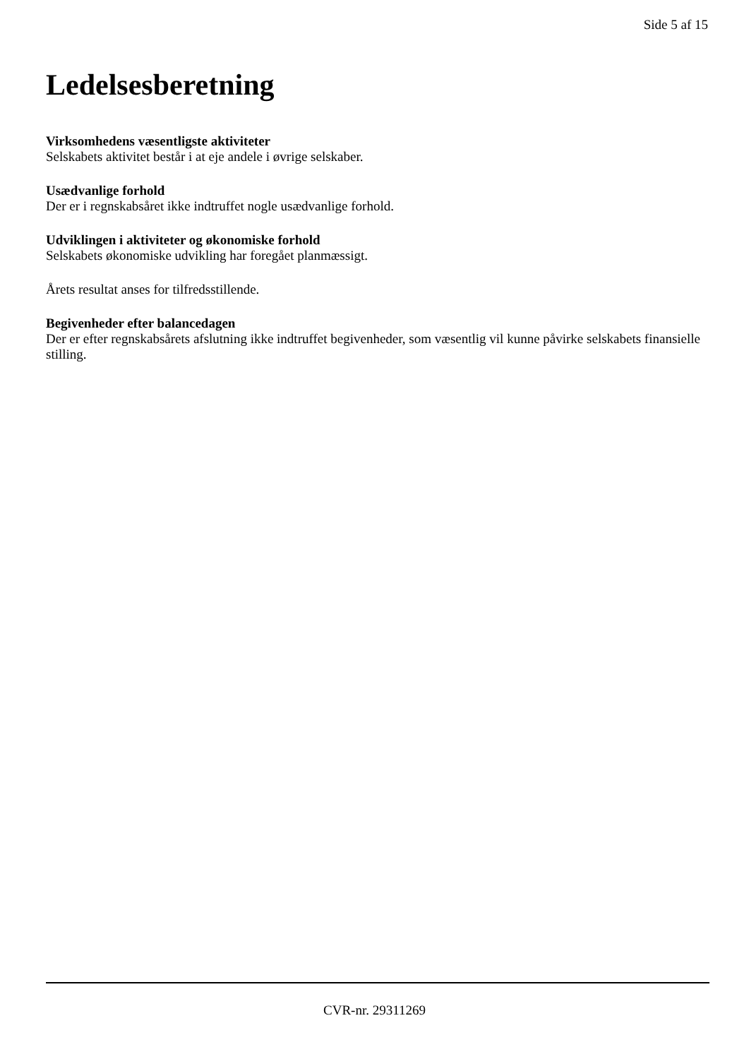Side 5 af 15
Ledelsesberetning
Virksomhedens væsentligste aktiviteter
Selskabets aktivitet består i at eje andele i øvrige selskaber.
Usædvanlige forhold
Der er i regnskabsåret ikke indtruffet nogle usædvanlige forhold.
Udviklingen i aktiviteter og økonomiske forhold
Selskabets økonomiske udvikling har foregået planmæssigt.
Årets resultat anses for tilfredsstillende.
Begivenheder efter balancedagen
Der er efter regnskabsårets afslutning ikke indtruffet begivenheder, som væsentlig vil kunne påvirke selskabets finansielle stilling.
CVR-nr. 29311269